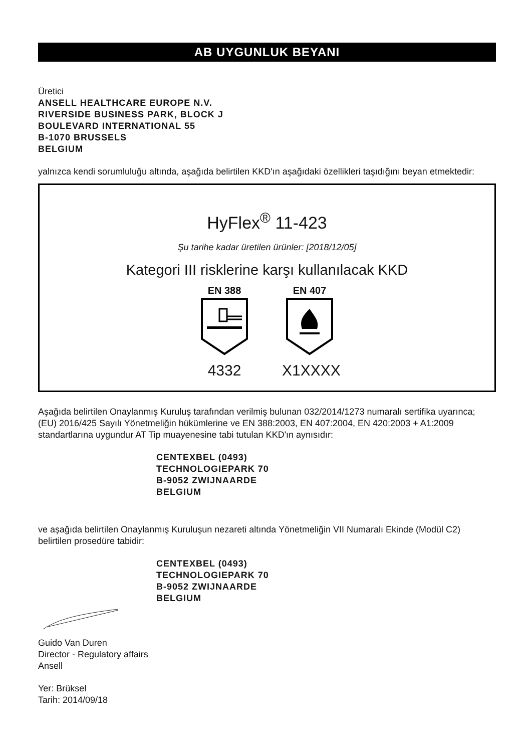AB UYGUNLUK BEYANI
Üretici
ANSELL HEALTHCARE EUROPE N.V.
RIVERSIDE BUSINESS PARK, BLOCK J
BOULEVARD INTERNATIONAL 55
B-1070 BRUSSELS
BELGIUM
yalnızca kendi sorumluluğu altında, aşağıda belirtilen KKD'ın aşağıdaki özellikleri taşıdığını beyan etmektedir:
HyFlex<sup>®</sup> 11-423
Şu tarihe kadar üretilen ürünler: [2018/12/05]
Kategori III risklerine karşı kullanılacak KKD
EN 388
4332
EN 407
X1XXXX
Aşağıda belirtilen Onaylanmış Kuruluş tarafından verilmiş bulunan 032/2014/1273 numaralı sertifika uyarınca; (EU) 2016/425 Sayılı Yönetmeliğin hükümlerine ve EN 388:2003, EN 407:2004, EN 420:2003 + A1:2009 standartlarına uygundur AT Tip muayenesine tabi tutulan KKD'ın aynısıdır:
CENTEXBEL (0493)
TECHNOLOGIEPARK 70
B-9052 ZWIJNAARDE
BELGIUM
ve aşağıda belirtilen Onaylanmış Kuruluşun nezareti altında Yönetmeliğin VII Numaralı Ekinde (Modül C2) belirtilen prosedüre tabidir:
CENTEXBEL (0493)
TECHNOLOGIEPARK 70
B-9052 ZWIJNAARDE
BELGIUM
Guido Van Duren
Director - Regulatory affairs
Ansell
Yer: Brüksel
Tarih: 2014/09/18